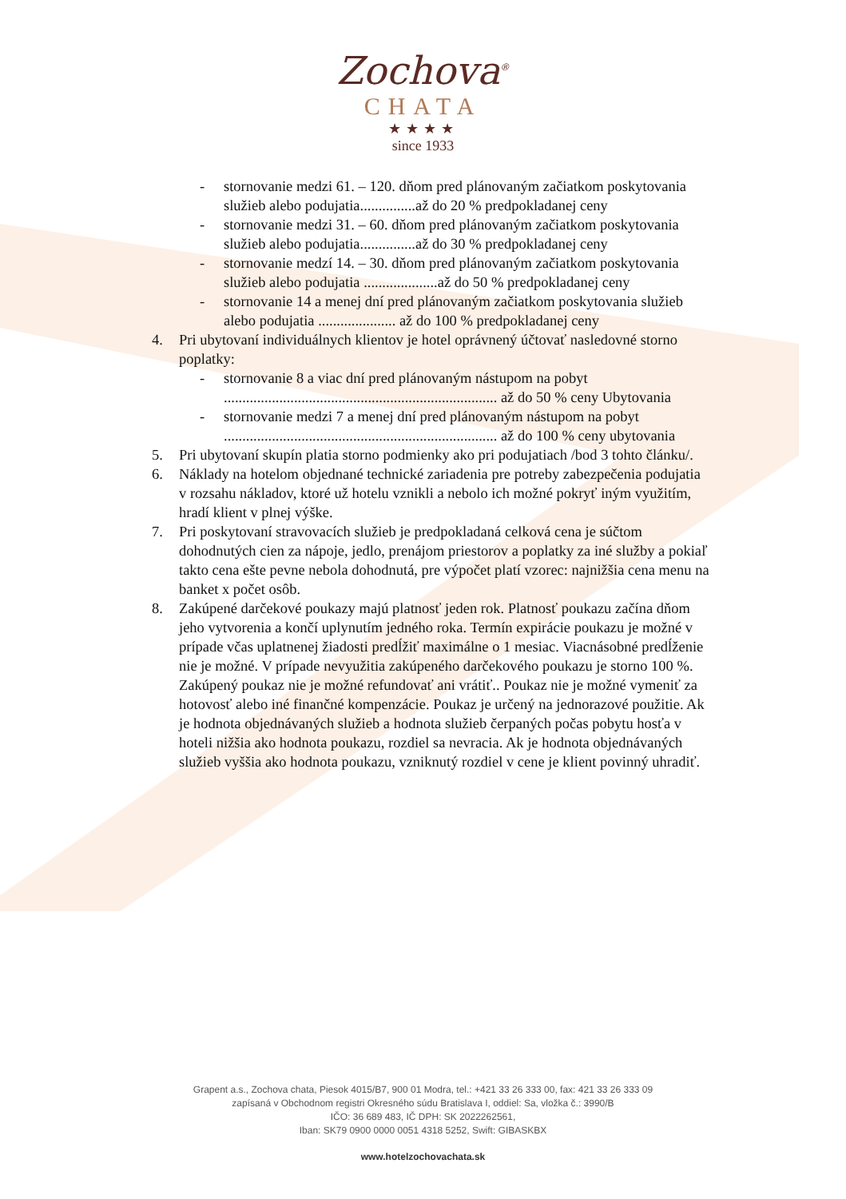Zochova<sup>®</sup>
CHATA
★★★★
since 1933
- stornovanie medzi 61. – 120. dňom pred plánovaným začiatkom poskytovania služieb alebo podujatia...............až do 20 % predpokladanej ceny
- stornovanie medzi 31. – 60. dňom pred plánovaným začiatkom poskytovania služieb alebo podujatia...............až do 30 % predpokladanej ceny
- stornovanie medzí 14. – 30. dňom pred plánovaným začiatkom poskytovania služieb alebo podujatia ....................až do 50 % predpokladanej ceny
- stornovanie 14 a menej dní pred plánovaným začiatkom poskytovania služieb alebo podujatia ..................... až do 100 % predpokladanej ceny
4. Pri ubytovaní individuálnych klientov je hotel oprávnený účtovať nasledovné storno poplatky:
- stornovanie 8 a viac dní pred plánovaným nástupom na pobyt .......................................................................... až do 50 % ceny Ubytovania
- stornovanie medzi 7 a menej dní pred plánovaným nástupom na pobyt .......................................................................... až do 100 % ceny ubytovania
5. Pri ubytovaní skupín platia storno podmienky ako pri podujatiach /bod 3 tohto článku/.
6. Náklady na hotelom objednané technické zariadenia pre potreby zabezpečenia podujatia v rozsahu nákladov, ktoré už hotelu vznikli a nebolo ich možné pokryť iným využitím, hradí klient v plnej výške.
7. Pri poskytovaní stravovacích služieb je predpokladaná celková cena je súčtom dohodnutých cien za nápoje, jedlo, prenájom priestorov a poplatky za iné služby a pokiaľ takto cena ešte pevne nebola dohodnutá, pre výpočet platí vzorec: najnižšia cena menu na banket x počet osôb.
8. Zakúpené darčekové poukazy majú platnosť jeden rok. Platnosť poukazu začína dňom jeho vytvorenia a končí uplynutím jedného roka. Termín expirácie poukazu je možné v prípade včas uplatnenej žiadosti predĺžiť maximálne o 1 mesiac. Viacnásobné predĺženie nie je možné. V prípade nevyužitia zakúpeného darčekového poukazu je storno 100 %. Zakúpený poukaz nie je možné refundovať ani vrátiť.. Poukaz nie je možné vymeniť za hotovosť alebo iné finančné kompenzácie. Poukaz je určený na jednorazové použitie. Ak je hodnota objednávaných služieb a hodnota služieb čerpaných počas pobytu hosťa v hoteli nižšia ako hodnota poukazu, rozdiel sa nevracia. Ak je hodnota objednávaných služieb vyššia ako hodnota poukazu, vzniknutý rozdiel v cene je klient povinný uhradiť.
Grapent a.s., Zochova chata, Piesok 4015/B7, 900 01 Modra, tel.: +421 33 26 333 00, fax: 421 33 26 333 09
zapísaná v Obchodnom registri Okresného súdu Bratislava I, oddiel: Sa, vložka č.: 3990/B
IČO: 36 689 483, IČ DPH: SK 2022262561,
Iban: SK79 0900 0000 0051 4318 5252, Swift: GIBASKBX
www.hotelzochovachata.sk